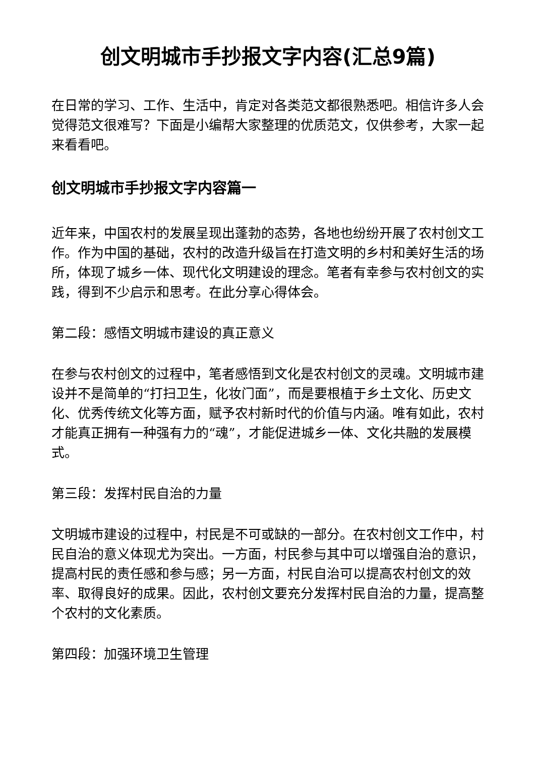创文明城市手抄报文字内容(汇总9篇)
在日常的学习、工作、生活中，肯定对各类范文都很熟悉吧。相信许多人会觉得范文很难写？下面是小编帮大家整理的优质范文，仅供参考，大家一起来看看吧。
创文明城市手抄报文字内容篇一
近年来，中国农村的发展呈现出蓬勃的态势，各地也纷纷开展了农村创文工作。作为中国的基础，农村的改造升级旨在打造文明的乡村和美好生活的场所，体现了城乡一体、现代化文明建设的理念。笔者有幸参与农村创文的实践，得到不少启示和思考。在此分享心得体会。
第二段：感悟文明城市建设的真正意义
在参与农村创文的过程中，笔者感悟到文化是农村创文的灵魂。文明城市建设并不是简单的“打扫卫生，化妆门面”，而是要根植于乡土文化、历史文化、优秀传统文化等方面，赋予农村新时代的价值与内涵。唯有如此，农村才能真正拥有一种强有力的“魂”，才能促进城乡一体、文化共融的发展模式。
第三段：发挥村民自治的力量
文明城市建设的过程中，村民是不可或缺的一部分。在农村创文工作中，村民自治的意义体现尤为突出。一方面，村民参与其中可以增强自治的意识，提高村民的责任感和参与感；另一方面，村民自治可以提高农村创文的效率、取得良好的成果。因此，农村创文要充分发挥村民自治的力量，提高整个农村的文化素质。
第四段：加强环境卫生管理